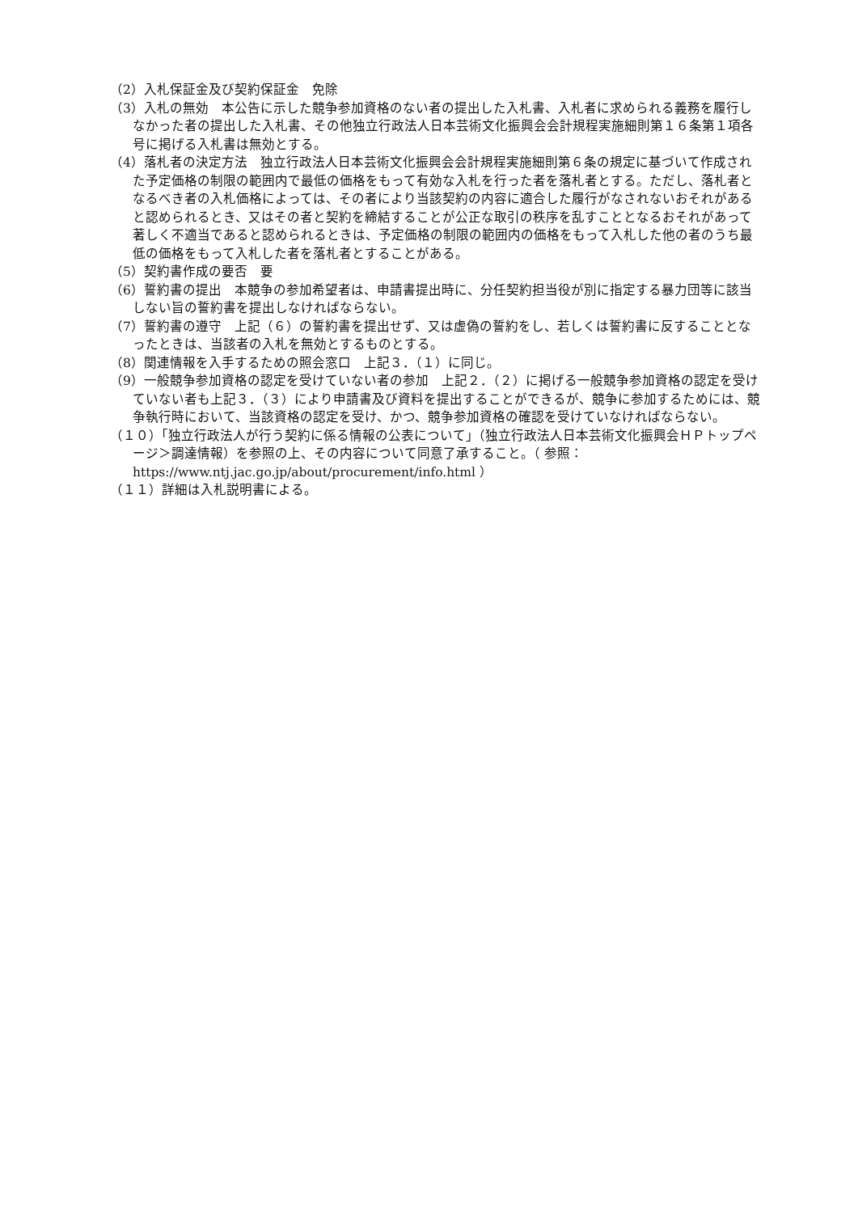（2）入札保証金及び契約保証金　免除
（3）入札の無効　本公告に示した競争参加資格のない者の提出した入札書、入札者に求められる義務を履行しなかった者の提出した入札書、その他独立行政法人日本芸術文化振興会会計規程実施細則第１６条第１項各号に掲げる入札書は無効とする。
（4）落札者の決定方法　独立行政法人日本芸術文化振興会会計規程実施細則第６条の規定に基づいて作成された予定価格の制限の範囲内で最低の価格をもって有効な入札を行った者を落札者とする。ただし、落札者となるべき者の入札価格によっては、その者により当該契約の内容に適合した履行がなされないおそれがあると認められるとき、又はその者と契約を締結することが公正な取引の秩序を乱すこととなるおそれがあって著しく不適当であると認められるときは、予定価格の制限の範囲内の価格をもって入札した他の者のうち最低の価格をもって入札した者を落札者とすることがある。
（5）契約書作成の要否　要
（6）誓約書の提出　本競争の参加希望者は、申請書提出時に、分任契約担当役が別に指定する暴力団等に該当しない旨の誓約書を提出しなければならない。
（7）誓約書の遵守　上記（６）の誓約書を提出せず、又は虚偽の誓約をし、若しくは誓約書に反することとなったときは、当該者の入札を無効とするものとする。
（8）関連情報を入手するための照会窓口　上記３．（１）に同じ。
（9）一般競争参加資格の認定を受けていない者の参加　上記２．（２）に掲げる一般競争参加資格の認定を受けていない者も上記３．（３）により申請書及び資料を提出することができるが、競争に参加するためには、競争執行時において、当該資格の認定を受け、かつ、競争参加資格の確認を受けていなければならない。
（１０）「独立行政法人が行う契約に係る情報の公表について」（独立行政法人日本芸術文化振興会ＨＰトップページ＞調達情報）を参照の上、その内容について同意了承すること。（ 参照：https://www.ntj.jac.go.jp/about/procurement/info.html ）
（１１）詳細は入札説明書による。